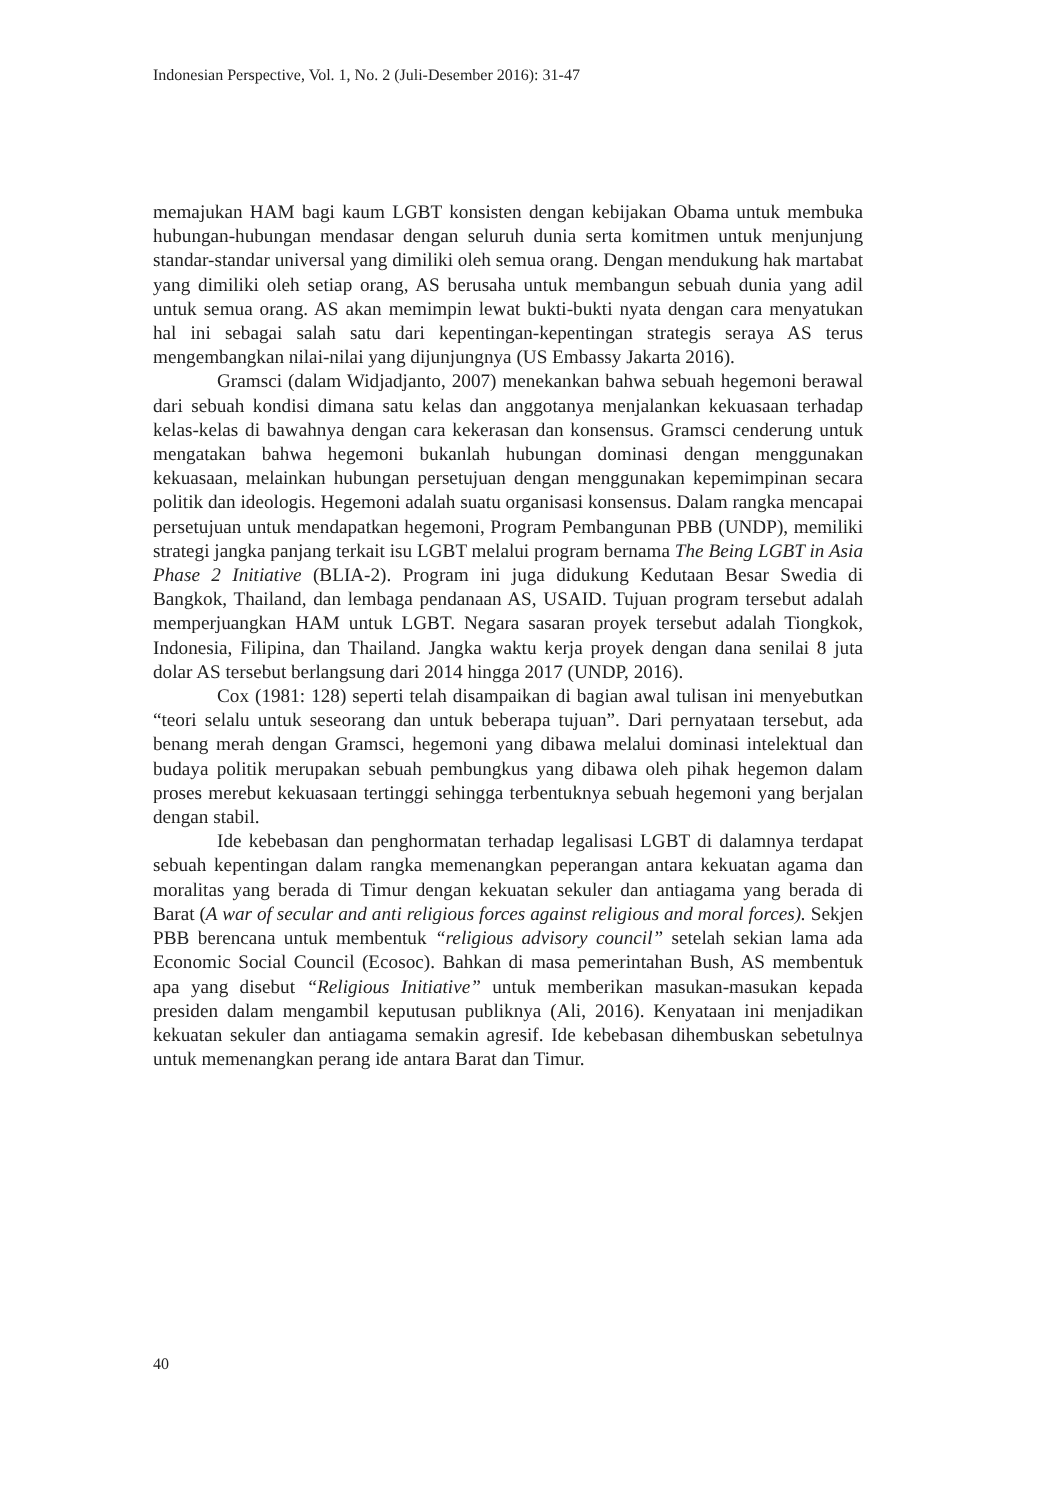Indonesian Perspective, Vol. 1, No. 2 (Juli-Desember 2016): 31-47
memajukan HAM bagi kaum LGBT konsisten dengan kebijakan Obama untuk membuka hubungan-hubungan mendasar dengan seluruh dunia serta komitmen untuk menjunjung standar-standar universal yang dimiliki oleh semua orang. Dengan mendukung hak martabat yang dimiliki oleh setiap orang, AS berusaha untuk membangun sebuah dunia yang adil untuk semua orang. AS akan memimpin lewat bukti-bukti nyata dengan cara menyatukan hal ini sebagai salah satu dari kepentingan-kepentingan strategis seraya AS terus mengembangkan nilai-nilai yang dijunjungnya (US Embassy Jakarta 2016).
Gramsci (dalam Widjadjanto, 2007) menekankan bahwa sebuah hegemoni berawal dari sebuah kondisi dimana satu kelas dan anggotanya menjalankan kekuasaan terhadap kelas-kelas di bawahnya dengan cara kekerasan dan konsensus. Gramsci cenderung untuk mengatakan bahwa hegemoni bukanlah hubungan dominasi dengan menggunakan kekuasaan, melainkan hubungan persetujuan dengan menggunakan kepemimpinan secara politik dan ideologis. Hegemoni adalah suatu organisasi konsensus. Dalam rangka mencapai persetujuan untuk mendapatkan hegemoni, Program Pembangunan PBB (UNDP), memiliki strategi jangka panjang terkait isu LGBT melalui program bernama The Being LGBT in Asia Phase 2 Initiative (BLIA-2). Program ini juga didukung Kedutaan Besar Swedia di Bangkok, Thailand, dan lembaga pendanaan AS, USAID. Tujuan program tersebut adalah memperjuangkan HAM untuk LGBT. Negara sasaran proyek tersebut adalah Tiongkok, Indonesia, Filipina, dan Thailand. Jangka waktu kerja proyek dengan dana senilai 8 juta dolar AS tersebut berlangsung dari 2014 hingga 2017 (UNDP, 2016).
Cox (1981: 128) seperti telah disampaikan di bagian awal tulisan ini menyebutkan “teori selalu untuk seseorang dan untuk beberapa tujuan”. Dari pernyataan tersebut, ada benang merah dengan Gramsci, hegemoni yang dibawa melalui dominasi intelektual dan budaya politik merupakan sebuah pembungkus yang dibawa oleh pihak hegemon dalam proses merebut kekuasaan tertinggi sehingga terbentuknya sebuah hegemoni yang berjalan dengan stabil.
Ide kebebasan dan penghormatan terhadap legalisasi LGBT di dalamnya terdapat sebuah kepentingan dalam rangka memenangkan peperangan antara kekuatan agama dan moralitas yang berada di Timur dengan kekuatan sekuler dan antiagama yang berada di Barat (A war of secular and anti religious forces against religious and moral forces). Sekjen PBB berencana untuk membentuk “religious advisory council” setelah sekian lama ada Economic Social Council (Ecosoc). Bahkan di masa pemerintahan Bush, AS membentuk apa yang disebut “Religious Initiative” untuk memberikan masukan-masukan kepada presiden dalam mengambil keputusan publiknya (Ali, 2016). Kenyataan ini menjadikan kekuatan sekuler dan antiagama semakin agresif. Ide kebebasan dihembuskan sebetulnya untuk memenangkan perang ide antara Barat dan Timur.
40